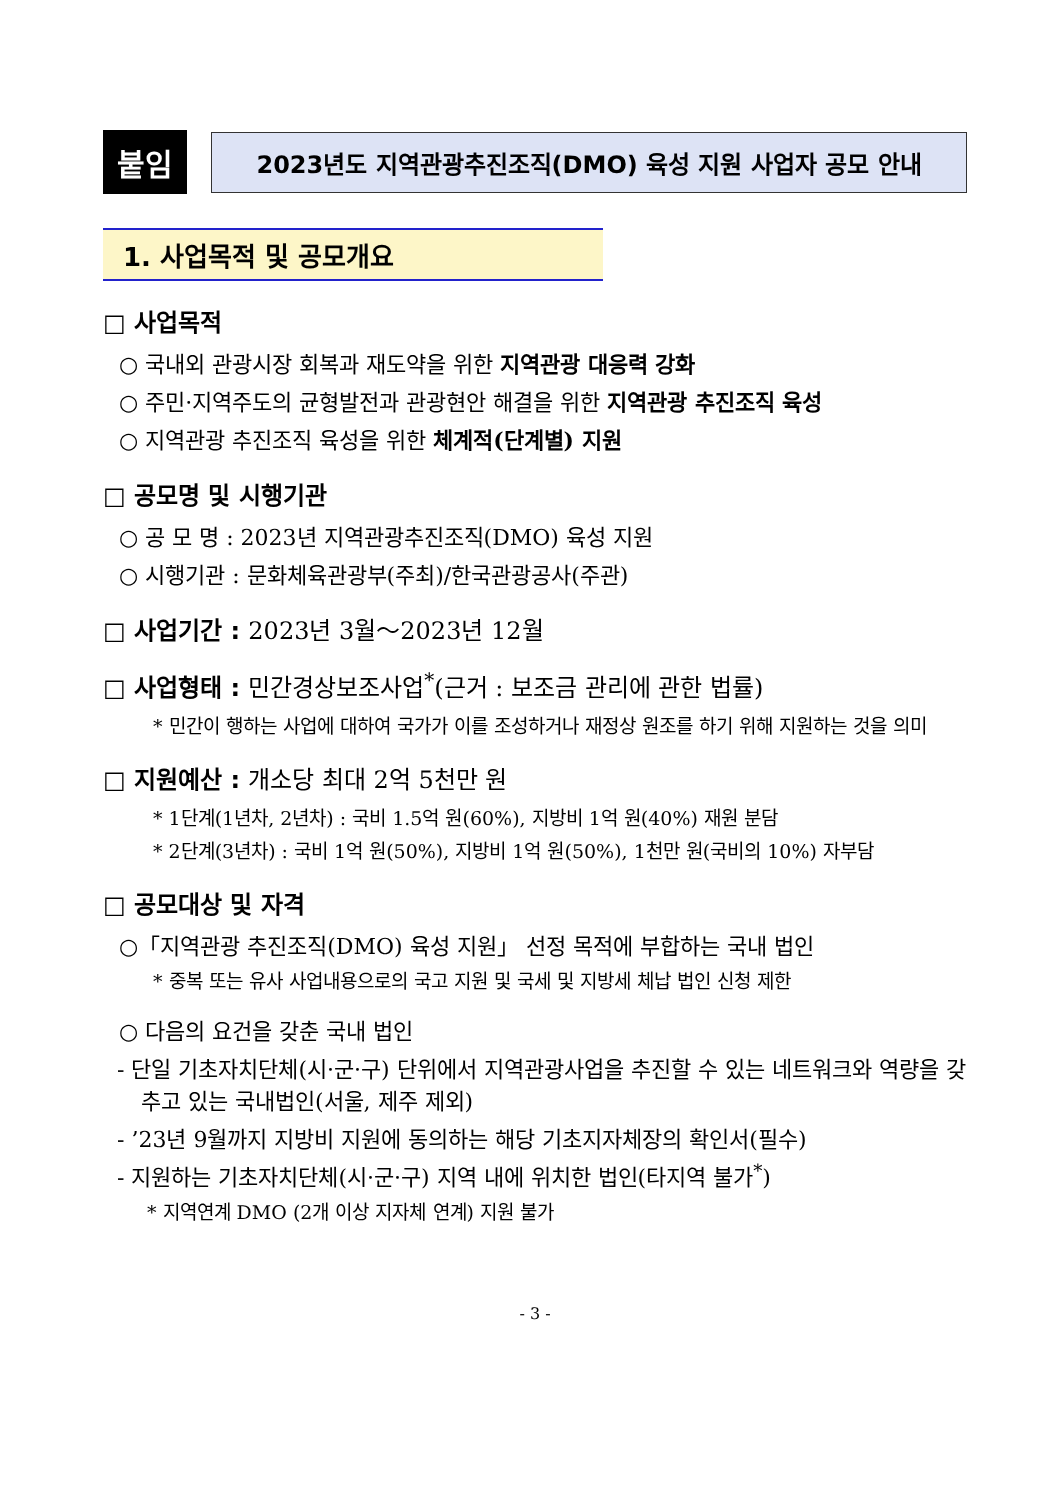붙임
2023년도 지역관광추진조직(DMO) 육성 지원 사업자 공모 안내
1. 사업목적 및 공모개요
□ 사업목적
○ 국내외 관광시장 회복과 재도약을 위한 지역관광 대응력 강화
○ 주민·지역주도의 균형발전과 관광현안 해결을 위한 지역관광 추진조직 육성
○ 지역관광 추진조직 육성을 위한 체계적(단계별) 지원
□ 공모명 및 시행기관
○ 공 모 명 : 2023년 지역관광추진조직(DMO) 육성 지원
○ 시행기관 : 문화체육관광부(주최)/한국관광공사(주관)
□ 사업기간 : 2023년 3월～2023년 12월
□ 사업형태 : 민간경상보조사업<sup>*</sup>(근거 : 보조금 관리에 관한 법률)
* 민간이 행하는 사업에 대하여 국가가 이를 조성하거나 재정상 원조를 하기 위해 지원하는 것을 의미
□ 지원예산 : 개소당 최대 2억 5천만 원
* 1단계(1년차, 2년차) : 국비 1.5억 원(60%), 지방비 1억 원(40%) 재원 분담
* 2단계(3년차) : 국비 1억 원(50%), 지방비 1억 원(50%), 1천만 원(국비의 10%) 자부담
□ 공모대상 및 자격
○「지역관광 추진조직(DMO) 육성 지원」 선정 목적에 부합하는 국내 법인
* 중복 또는 유사 사업내용으로의 국고 지원 및 국세 및 지방세 체납 법인 신청 제한
○ 다음의 요건을 갖춘 국내 법인
- 단일 기초자치단체(시·군·구) 단위에서 지역관광사업을 추진할 수 있는 네트워크와 역량을 갖추고 있는 국내법인(서울, 제주 제외)
- ’23년 9월까지 지방비 지원에 동의하는 해당 기초지자체장의 확인서(필수)
- 지원하는 기초자치단체(시·군·구) 지역 내에 위치한 법인(타지역 불가<sup>*</sup>)
* 지역연계 DMO (2개 이상 지자체 연계) 지원 불가
- 3 -